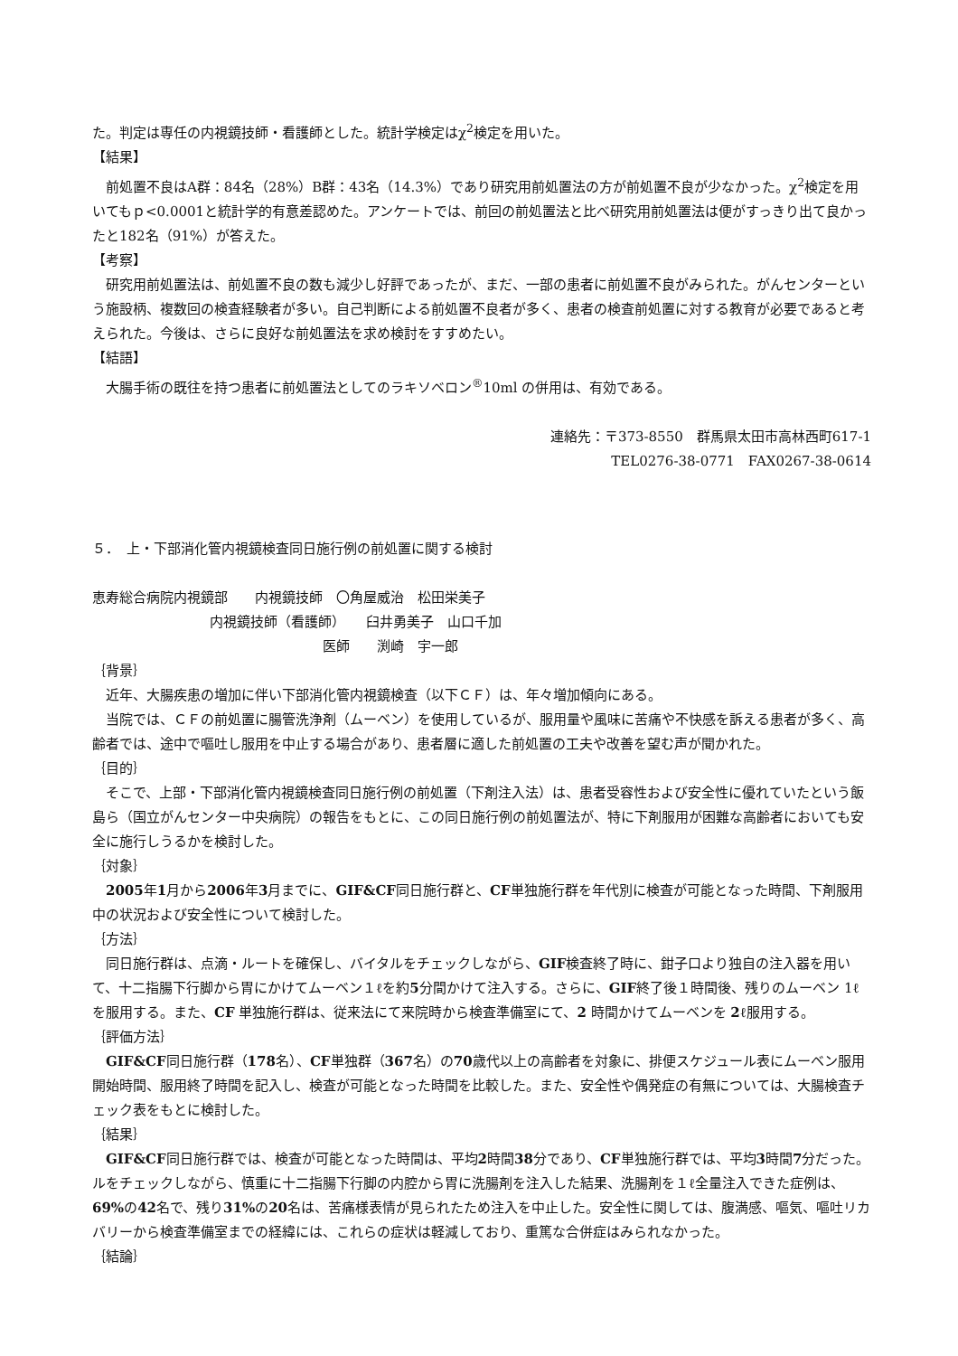た。判定は専任の内視鏡技師・看護師とした。統計学検定はχ<sup>2</sup>検定を用いた。
【結果】
前処置不良はA群：84名（28%）B群：43名（14.3%）であり研究用前処置法の方が前処置不良が少なかった。χ<sup>2</sup>検定を用いてもｐ<0.0001と統計学的有意差認めた。アンケートでは、前回の前処置法と比べ研究用前処置法は便がすっきり出て良かったと182名（91%）が答えた。
【考察】
研究用前処置法は、前処置不良の数も減少し好評であったが、まだ、一部の患者に前処置不良がみられた。がんセンターという施設柄、複数回の検査経験者が多い。自己判断による前処置不良者が多く、患者の検査前処置に対する教育が必要であると考えられた。今後は、さらに良好な前処置法を求め検討をすすめたい。
【結語】
大腸手術の既往を持つ患者に前処置法としてのラキソベロン<sup>®</sup>10ml の併用は、有効である。
連絡先：〒373-8550　群馬県太田市高林西町617-1
TEL0276-38-0771　FAX0267-38-0614
５．　上・下部消化管内視鏡検査同日施行例の前処置に関する検討
恵寿総合病院内視鏡部　　内視鏡技師　〇角屋威治　松田栄美子
内視鏡技師（看護師）　　臼井勇美子　山口千加
医師　　渕崎　宇一郎
｛背景｝
近年、大腸疾患の増加に伴い下部消化管内視鏡検査（以下ＣＦ）は、年々増加傾向にある。
当院では、ＣＦの前処置に腸管洗浄剤（ムーベン）を使用しているが、服用量や風味に苦痛や不快感を訴える患者が多く、高齢者では、途中で嘔吐し服用を中止する場合があり、患者層に適した前処置の工夫や改善を望む声が聞かれた。
｛目的｝
そこで、上部・下部消化管内視鏡検査同日施行例の前処置（下剤注入法）は、患者受容性および安全性に優れていたという飯島ら（国立がんセンター中央病院）の報告をもとに、この同日施行例の前処置法が、特に下剤服用が困難な高齢者においても安全に施行しうるかを検討した。
｛対象｝
2005年1月から2006年3月までに、GIF&CF同日施行群と、CF単独施行群を年代別に検査が可能となった時間、下剤服用中の状況および安全性について検討した。
｛方法｝
同日施行群は、点滴・ルートを確保し、バイタルをチェックしながら、GIF検査終了時に、鉗子口より独自の注入器を用いて、十二指腸下行脚から胃にかけてムーベン１ℓを約5分間かけて注入する。さらに、GIF終了後１時間後、残りのムーベン 1ℓを服用する。また、CF 単独施行群は、従来法にて来院時から検査準備室にて、2 時間かけてムーベンを 2ℓ服用する。
｛評価方法｝
GIF&CF同日施行群（178名）、CF単独群（367名）の70歳代以上の高齢者を対象に、排便スケジュール表にムーベン服用開始時間、服用終了時間を記入し、検査が可能となった時間を比較した。また、安全性や偶発症の有無については、大腸検査チェック表をもとに検討した。
｛結果｝
GIF&CF同日施行群では、検査が可能となった時間は、平均2時間38分であり、CF単独施行群では、平均3時間7分だった。ルをチェックしながら、慎重に十二指腸下行脚の内腔から胃に洗腸剤を注入した結果、洗腸剤を１ℓ全量注入できた症例は、69% の42名で、残り31% の20名は、苦痛様表情が見られたため注入を中止した。安全性に関しては、腹満感、嘔気、嘔吐リカバリーから検査準備室までの経緯には、これらの症状は軽減しており、重篤な合併症はみられなかった。
｛結論｝